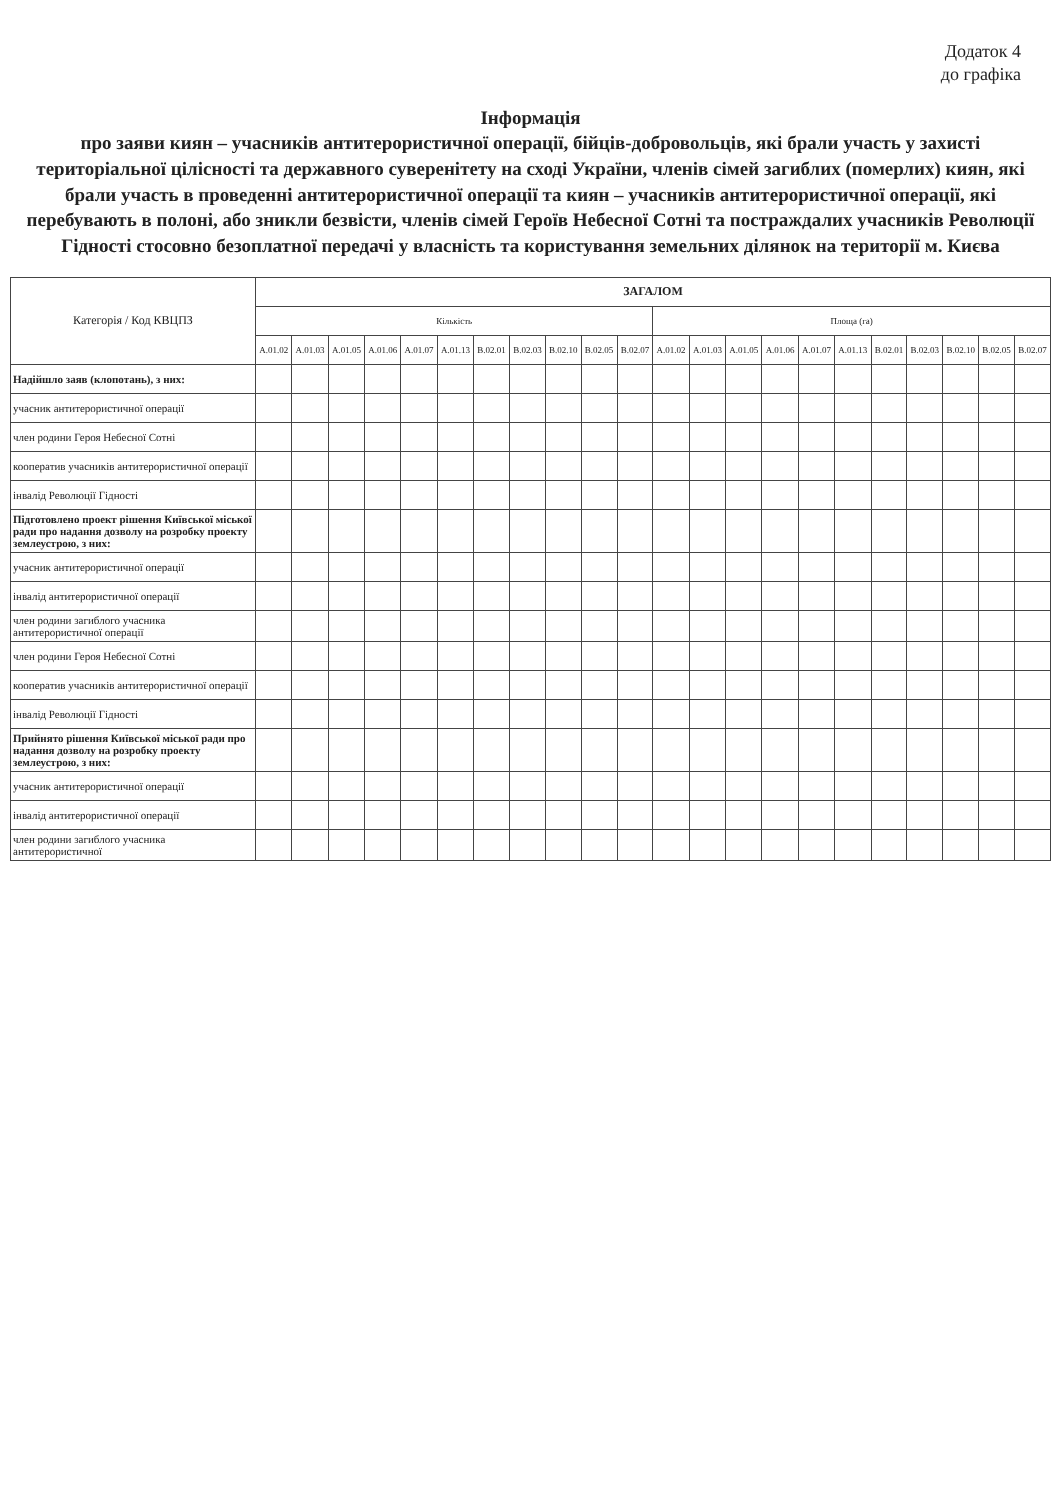Додаток 4
до графіка
Інформація
про заяви киян – учасників антитерористичної операції, бійців-добровольців, які брали участь у захисті територіальної цілісності та державного суверенітету на сході України, членів сімей загиблих (померлих) киян, які брали участь в проведенні антитерористичної операції та киян – учасників антитерористичної операції, які перебувають в полоні, або зникли безвісти, членів сімей Героїв Небесної Сотні та постраждалих учасників Революції Гідності стосовно безоплатної передачі у власність та користування земельних ділянок на території м. Києва
| Категорія / Код КВЦПЗ | ЗАГАЛОМ | | | | | | | | | | | | | | | | | | | | | |
| --- | --- | --- | --- | --- | --- | --- | --- | --- | --- | --- | --- | --- | --- | --- | --- | --- | --- | --- | --- | --- | --- | --- |
| | Кількість | | | | | | | | | | | Площа (га) | | | | | | | | | | |
| | A.01.02 | A.01.03 | A.01.05 | A.01.06 | A.01.07 | A.01.13 | B.02.01 | B.02.03 | B.02.10 | B.02.05 | B.02.07 | A.01.02 | A.01.03 | A.01.05 | A.01.06 | A.01.07 | A.01.13 | B.02.01 | B.02.03 | B.02.10 | B.02.05 | B.02.07 |
| Надійшло заяв (клопотань), з них: | | | | | | | | | | | | | | | | | | | | | | |
| учасник антитерористичної операції | | | | | | | | | | | | | | | | | | | | | | |
| член родини Героя Небесної Сотні | | | | | | | | | | | | | | | | | | | | | | |
| кооператив учасників антитерористичної операції | | | | | | | | | | | | | | | | | | | | | | |
| інвалід Революції Гідності | | | | | | | | | | | | | | | | | | | | | | |
| Підготовлено проект рішення Київської міської ради про надання дозволу на розробку проекту землеустрою, з них: | | | | | | | | | | | | | | | | | | | | | | |
| учасник антитерористичної операції | | | | | | | | | | | | | | | | | | | | | | |
| інвалід антитерористичної операції | | | | | | | | | | | | | | | | | | | | | | |
| член родини загиблого учасника антитерористичної операції | | | | | | | | | | | | | | | | | | | | | | |
| член родини Героя Небесної Сотні | | | | | | | | | | | | | | | | | | | | | | |
| кооператив учасників антитерористичної операції | | | | | | | | | | | | | | | | | | | | | | |
| інвалід Революції Гідності | | | | | | | | | | | | | | | | | | | | | | |
| Прийнято рішення Київської міської ради про надання дозволу на розробку проекту землеустрою, з них: | | | | | | | | | | | | | | | | | | | | | | |
| учасник антитерористичної операції | | | | | | | | | | | | | | | | | | | | | | |
| інвалід антитерористичної операції | | | | | | | | | | | | | | | | | | | | | | |
| член родини загиблого учасника антитерористичної | | | | | | | | | | | | | | | | | | | | | | |